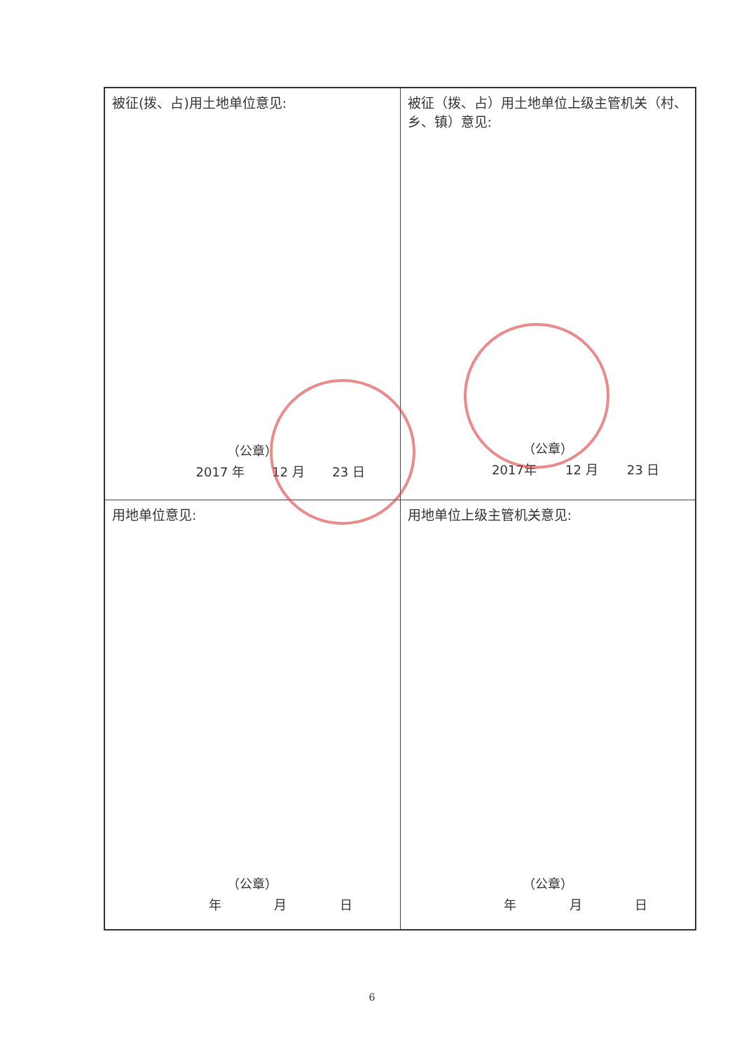| 被征(拨、占)用土地单位意见: （公章） 2017 年 12 月 23 日 | 被征（拨、占）用土地单位上级主管机关（村、乡、镇）意见: （公章） 2017年 12 月 23 日 |
| 用地单位意见: （公章） 年 月 日 | 用地单位上级主管机关意见: （公章） 年 月 日 |
6